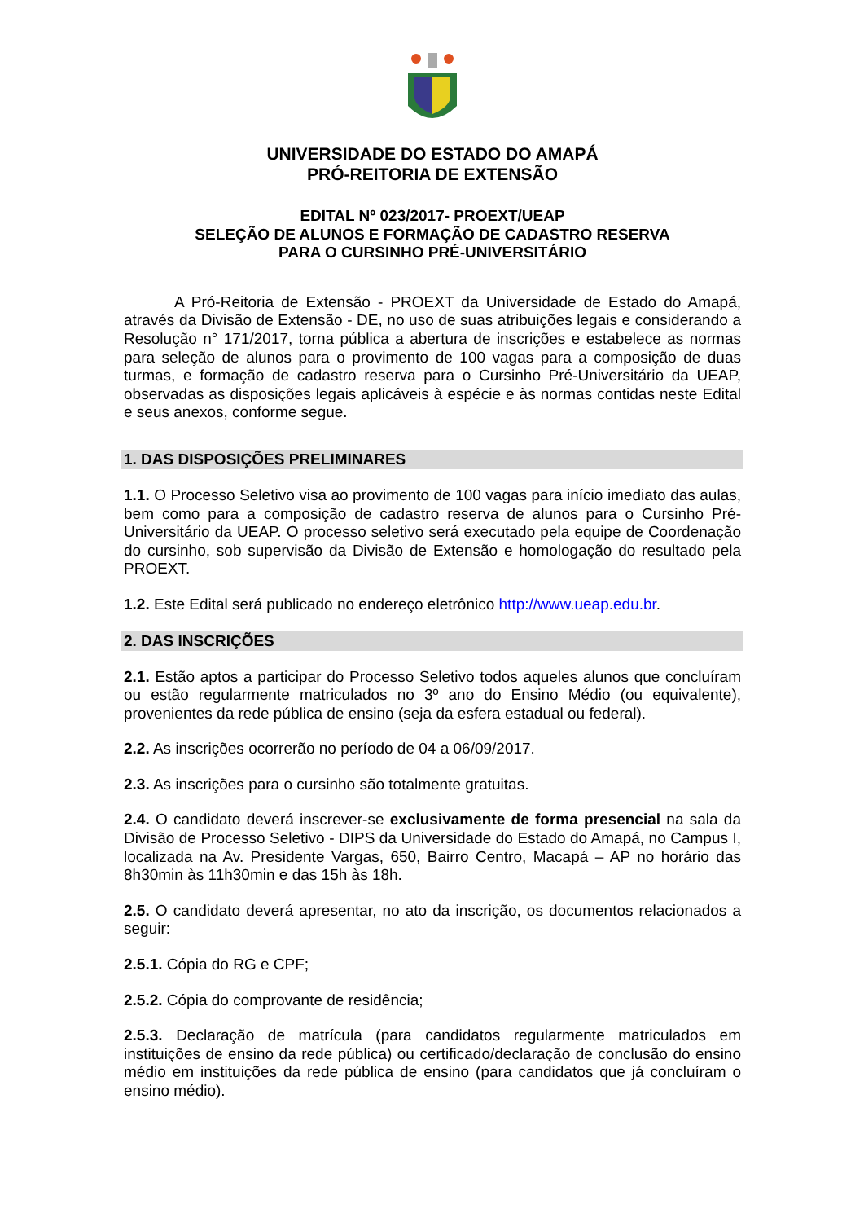UNIVERSIDADE DO ESTADO DO AMAPÁ
PRÓ-REITORIA DE EXTENSÃO
EDITAL Nº 023/2017- PROEXT/UEAP
SELEÇÃO DE ALUNOS E FORMAÇÃO DE CADASTRO RESERVA
PARA O CURSINHO PRÉ-UNIVERSITÁRIO
A Pró-Reitoria de Extensão - PROEXT da Universidade de Estado do Amapá, através da Divisão de Extensão - DE, no uso de suas atribuições legais e considerando a Resolução n° 171/2017, torna pública a abertura de inscrições e estabelece as normas para seleção de alunos para o provimento de 100 vagas para a composição de duas turmas, e formação de cadastro reserva para o Cursinho Pré-Universitário da UEAP, observadas as disposições legais aplicáveis à espécie e às normas contidas neste Edital e seus anexos, conforme segue.
1. DAS DISPOSIÇÕES PRELIMINARES
1.1. O Processo Seletivo visa ao provimento de 100 vagas para início imediato das aulas, bem como para a composição de cadastro reserva de alunos para o Cursinho Pré-Universitário da UEAP. O processo seletivo será executado pela equipe de Coordenação do cursinho, sob supervisão da Divisão de Extensão e homologação do resultado pela PROEXT.
1.2. Este Edital será publicado no endereço eletrônico http://www.ueap.edu.br.
2. DAS INSCRIÇÕES
2.1. Estão aptos a participar do Processo Seletivo todos aqueles alunos que concluíram ou estão regularmente matriculados no 3º ano do Ensino Médio (ou equivalente), provenientes da rede pública de ensino (seja da esfera estadual ou federal).
2.2. As inscrições ocorrerão no período de 04 a 06/09/2017.
2.3. As inscrições para o cursinho são totalmente gratuitas.
2.4. O candidato deverá inscrever-se exclusivamente de forma presencial na sala da Divisão de Processo Seletivo - DIPS da Universidade do Estado do Amapá, no Campus I, localizada na Av. Presidente Vargas, 650, Bairro Centro, Macapá – AP no horário das 8h30min às 11h30min e das 15h às 18h.
2.5. O candidato deverá apresentar, no ato da inscrição, os documentos relacionados a seguir:
2.5.1. Cópia do RG e CPF;
2.5.2. Cópia do comprovante de residência;
2.5.3. Declaração de matrícula (para candidatos regularmente matriculados em instituições de ensino da rede pública) ou certificado/declaração de conclusão do ensino médio em instituições da rede pública de ensino (para candidatos que já concluíram o ensino médio).